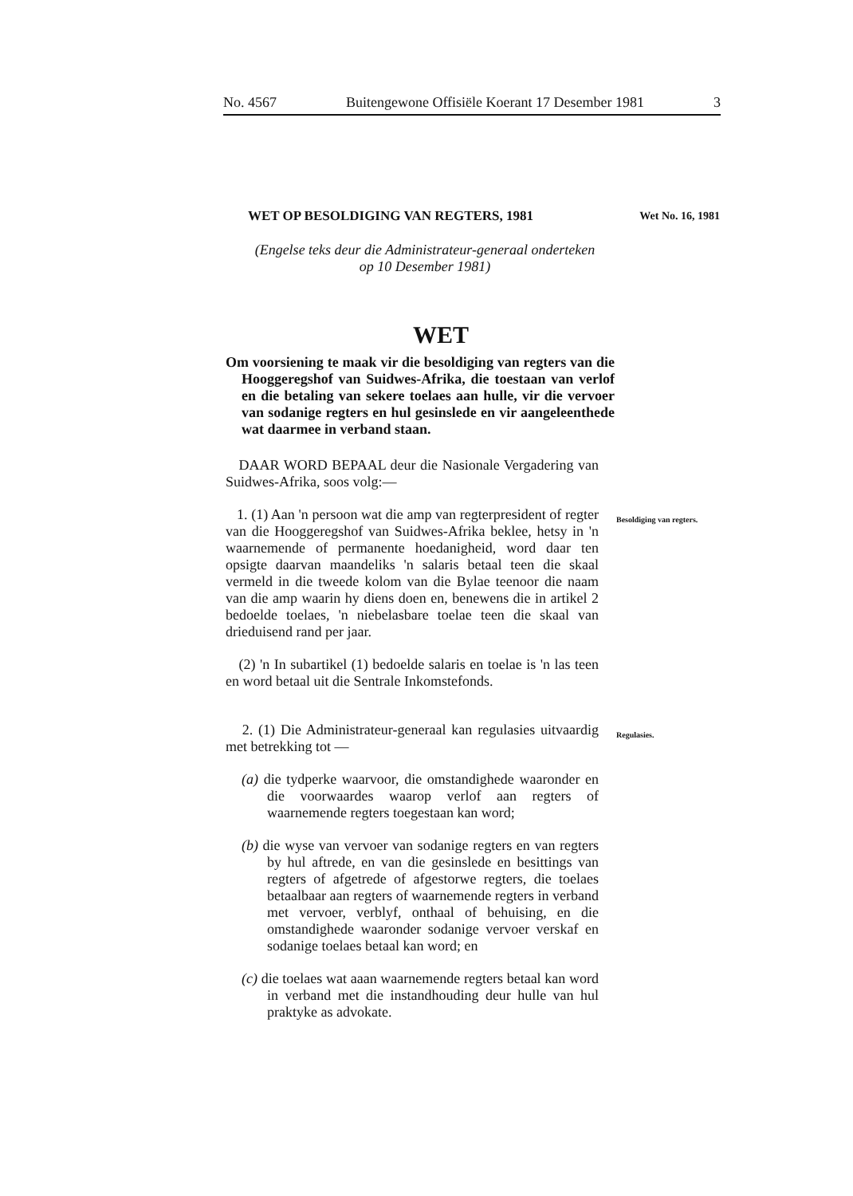No. 4567 Buitengewone Offisiële Koerant 17 Desember 1981 3
WET OP BESOLDIGING VAN REGTERS, 1981 Wet No. 16, 1981
(Engelse teks deur die Administrateur-generaal onderteken
op 10 Desember 1981)
WET
Om voorsiening te maak vir die besoldiging van regters van die Hooggeregshof van Suidwes-Afrika, die toestaan van verlof en die betaling van sekere toelaes aan hulle, vir die vervoer van sodanige regters en hul gesinslede en vir aangeleenthede wat daarmee in verband staan.
DAAR WORD BEPAAL deur die Nasionale Vergadering van Suidwes-Afrika, soos volg:—
1. (1) Aan 'n persoon wat die amp van regterpresident of regter van die Hooggeregshof van Suidwes-Afrika beklee, hetsy in 'n waarnemende of permanente hoedanigheid, word daar ten opsigte daarvan maandeliks 'n salaris betaal teen die skaal vermeld in die tweede kolom van die Bylae teenoor die naam van die amp waarin hy diens doen en, benewens die in artikel 2 bedoelde toelaes, 'n niebelasbare toelae teen die skaal van drieduisend rand per jaar.
(2) 'n In subartikel (1) bedoelde salaris en toelae is 'n las teen en word betaal uit die Sentrale Inkomstefonds.
Besoldiging van regters.
2. (1) Die Administrateur-generaal kan regulasies uitvaardig met betrekking tot —
(a) die tydperke waarvoor, die omstandighede waaronder en die voorwaardes waarop verlof aan regters of waarnemende regters toegestaan kan word;
(b) die wyse van vervoer van sodanige regters en van regters by hul aftrede, en van die gesinslede en besittings van regters of afgetrede of afgestorwe regters, die toelaes betaalbaar aan regters of waarnemende regters in verband met vervoer, verblyf, onthaal of behuising, en die omstandighede waaronder sodanige vervoer verskaf en sodanige toelaes betaal kan word; en
(c) die toelaes wat aaan waarnemende regters betaal kan word in verband met die instandhouding deur hulle van hul praktyke as advokate.
Regulasies.